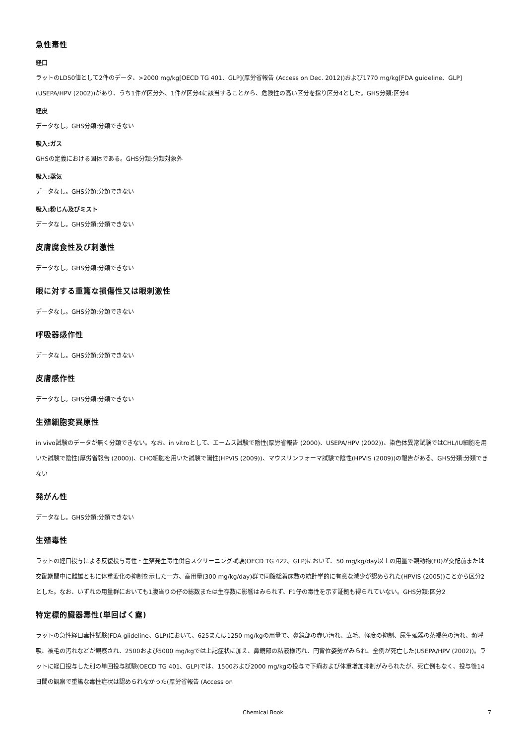急性毒性
経口
ラットのLD50値として2件のデータ、>2000 mg/kg[OECD TG 401、GLP](厚労省報告 (Access on Dec. 2012))および1770 mg/kg[FDA guideline、GLP](USEPA/HPV (2002))があり、うち1件が区分外、1件が区分4に該当することから、危険性の高い区分を採り区分4とした。GHS分類:区分4
経皮
データなし。GHS分類:分類できない
吸入:ガス
GHSの定義における固体である。GHS分類:分類対象外
吸入:蒸気
データなし。GHS分類:分類できない
吸入:粉じん及びミスト
データなし。GHS分類:分類できない
皮膚腐食性及び刺激性
データなし。GHS分類:分類できない
眼に対する重篤な損傷性又は眼刺激性
データなし。GHS分類:分類できない
呼吸器感作性
データなし。GHS分類:分類できない
皮膚感作性
データなし。GHS分類:分類できない
生殖細胞変異原性
in vivo試験のデータが無く分類できない。なお、in vitroとして、エームス試験で陰性(厚労省報告 (2000)、USEPA/HPV (2002))、染色体異常試験ではCHL/IU細胞を用いた試験で陰性(厚労省報告 (2000))、CHO細胞を用いた試験で陽性(HPVIS (2009))、マウスリンフォーマ試験で陰性(HPVIS (2009))の報告がある。GHS分類:分類できない
発がん性
データなし。GHS分類:分類できない
生殖毒性
ラットの経口投与による反復投与毒性・生殖発生毒性併合スクリーニング試験(OECD TG 422、GLP)において、50 mg/kg/day以上の用量で親動物(F0)が交配前または交配期間中に雌雄ともに体重変化の抑制を示した一方、高用量(300 mg/kg/day)群で同腹総着床数の統計学的に有意な減少が認められた(HPVIS (2005))ことから区分2とした。なお、いずれの用量群においても1腹当りの仔の総数または生存数に影響はみられず、F1仔の毒性を示す証拠も得られていない。GHS分類:区分2
特定標的臓器毒性(単回ばく露)
ラットの急性経口毒性試験(FDA giideline、GLP)において、625または1250 mg/kgの用量で、鼻鏡部の赤い汚れ、立毛、軽度の抑制、尿生殖器の茶褐色の汚れ、頻呼吸、被毛の汚れなどが観察され、2500および5000 mg/kgでは上記症状に加え、鼻鏡部の粘液様汚れ、円背位姿勢がみられ、全例が死亡した(USEPA/HPV (2002))。ラットに経口投与した別の単回投与試験(OECD TG 401、GLP)では、1500および2000 mg/kgの投与で下痢および体重増加抑制がみられたが、死亡例もなく、投与後14日間の観察で重篤な毒性症状は認められなかった(厚労省報告 (Access on
Chemical Book
7